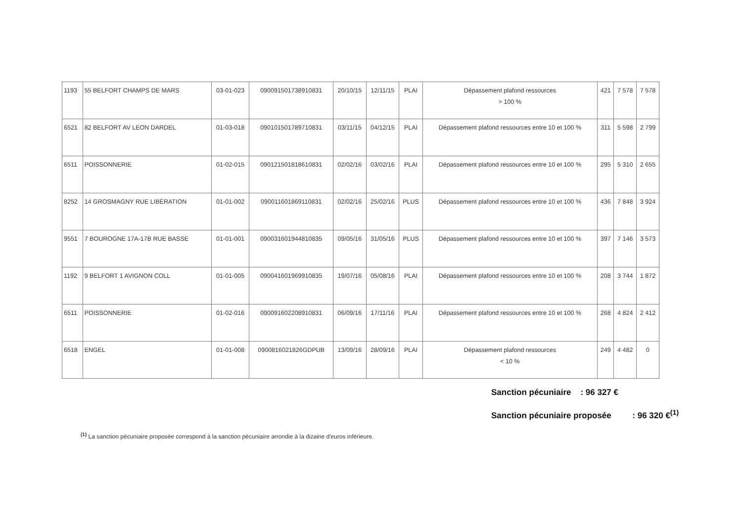| 1193 | 55 BELFORT CHAMPS DE MARS | 03-01-023 | 090091501738910831 | 20/10/15 | 12/11/15 | PLAI | Dépassement plafond ressources > 100 % | 421 | 7 578 | 7 578 |
| 6521 | 82 BELFORT AV LEON DARDEL | 01-03-018 | 090101501789710831 | 03/11/15 | 04/12/15 | PLAI | Dépassement plafond ressources entre 10 et 100 % | 311 | 5 598 | 2 799 |
| 6511 | POISSONNERIE | 01-02-015 | 090121501818610831 | 02/02/16 | 03/02/16 | PLAI | Dépassement plafond ressources entre 10 et 100 % | 295 | 5 310 | 2 655 |
| 8252 | 14 GROSMAGNY RUE LIBÉRATION | 01-01-002 | 090011601869110831 | 02/02/16 | 25/02/16 | PLUS | Dépassement plafond ressources entre 10 et 100 % | 436 | 7 848 | 3 924 |
| 9551 | 7 BOUROGNE 17A-17B RUE BASSE | 01-01-001 | 090031601944810835 | 09/05/16 | 31/05/16 | PLUS | Dépassement plafond ressources entre 10 et 100 % | 397 | 7 146 | 3 573 |
| 1192 | 9 BELFORT 1 AVIGNON COLL | 01-01-005 | 090041601969910835 | 19/07/16 | 05/08/16 | PLAI | Dépassement plafond ressources entre 10 et 100 % | 208 | 3 744 | 1 872 |
| 6511 | POISSONNERIE | 01-02-016 | 090091602208910831 | 06/09/16 | 17/11/16 | PLAI | Dépassement plafond ressources entre 10 et 100 % | 268 | 4 824 | 2 412 |
| 6518 | ENGEL | 01-01-008 | 0900816021826GDPUB | 13/09/16 | 28/09/16 | PLAI | Dépassement plafond ressources < 10 % | 249 | 4 482 | 0 |
Sanction pécuniaire : 96 327 €
Sanction pécuniaire proposée : 96 320 €<sup>(1)</sup>
<sup>(1)</sup> La sanction pécuniaire proposée correspond à la sanction pécuniaire arrondie à la dizaine d'euros inférieure.